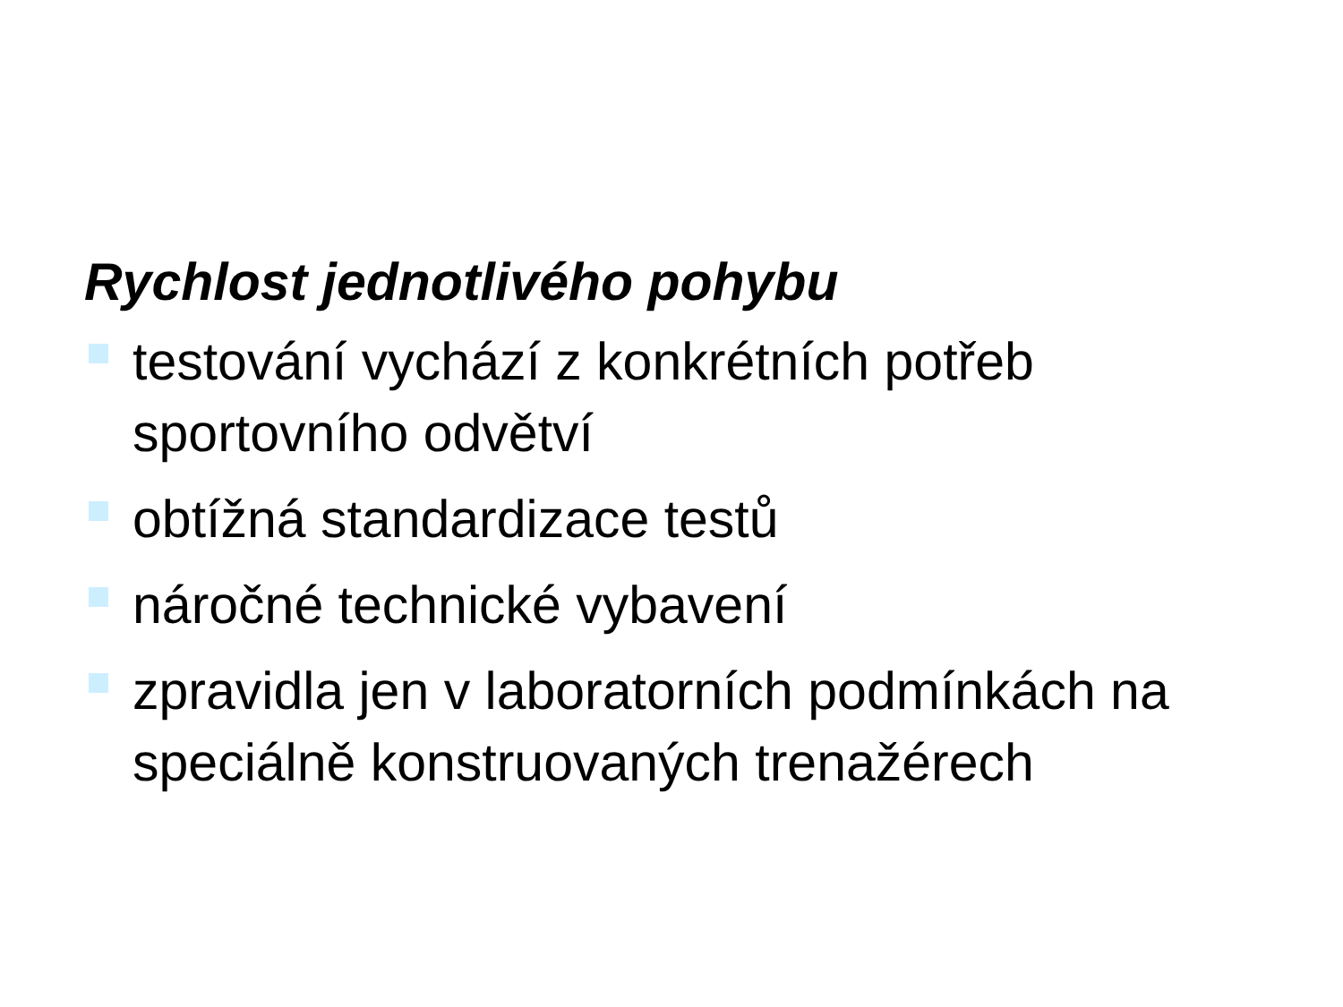Rychlost jednotlivého pohybu
testování vychází z konkrétních potřeb sportovního odvětví
obtížná standardizace testů
náročné technické vybavení
zpravidla jen v laboratorních podmínkách na speciálně konstruovaných trenažérech